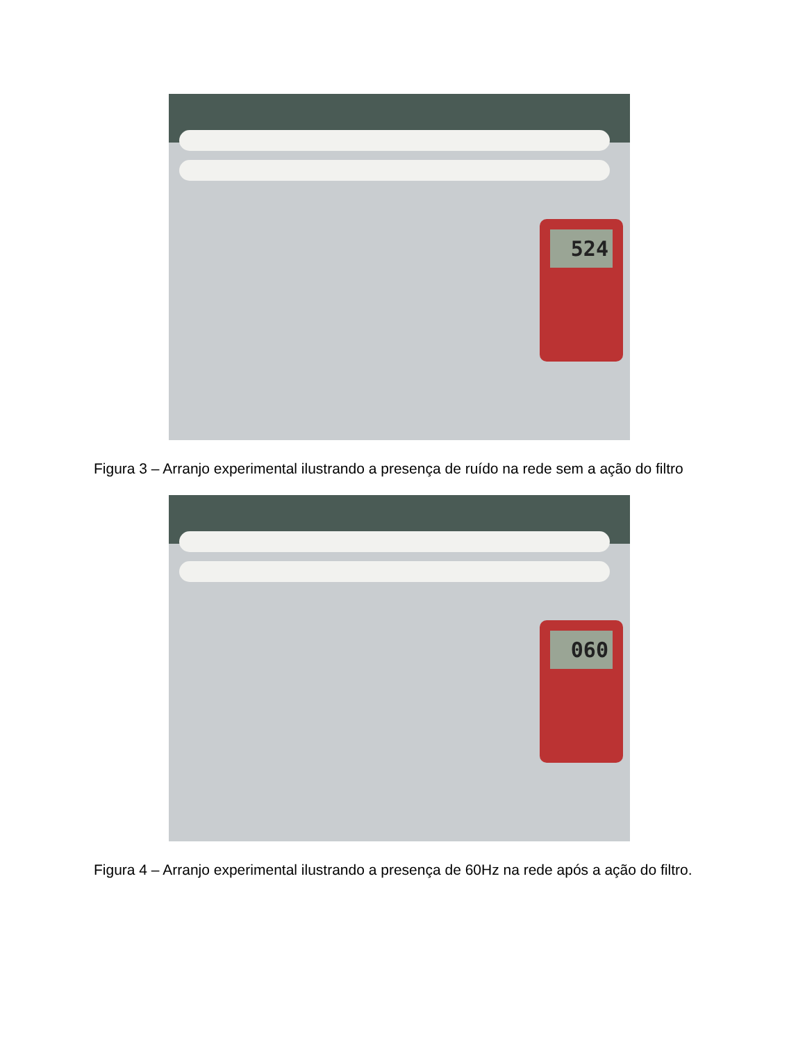524
Figura 3 – Arranjo experimental ilustrando a presença de ruído na rede sem a ação do filtro
060
Figura 4 – Arranjo experimental ilustrando a presença de 60Hz na rede após a ação do filtro.